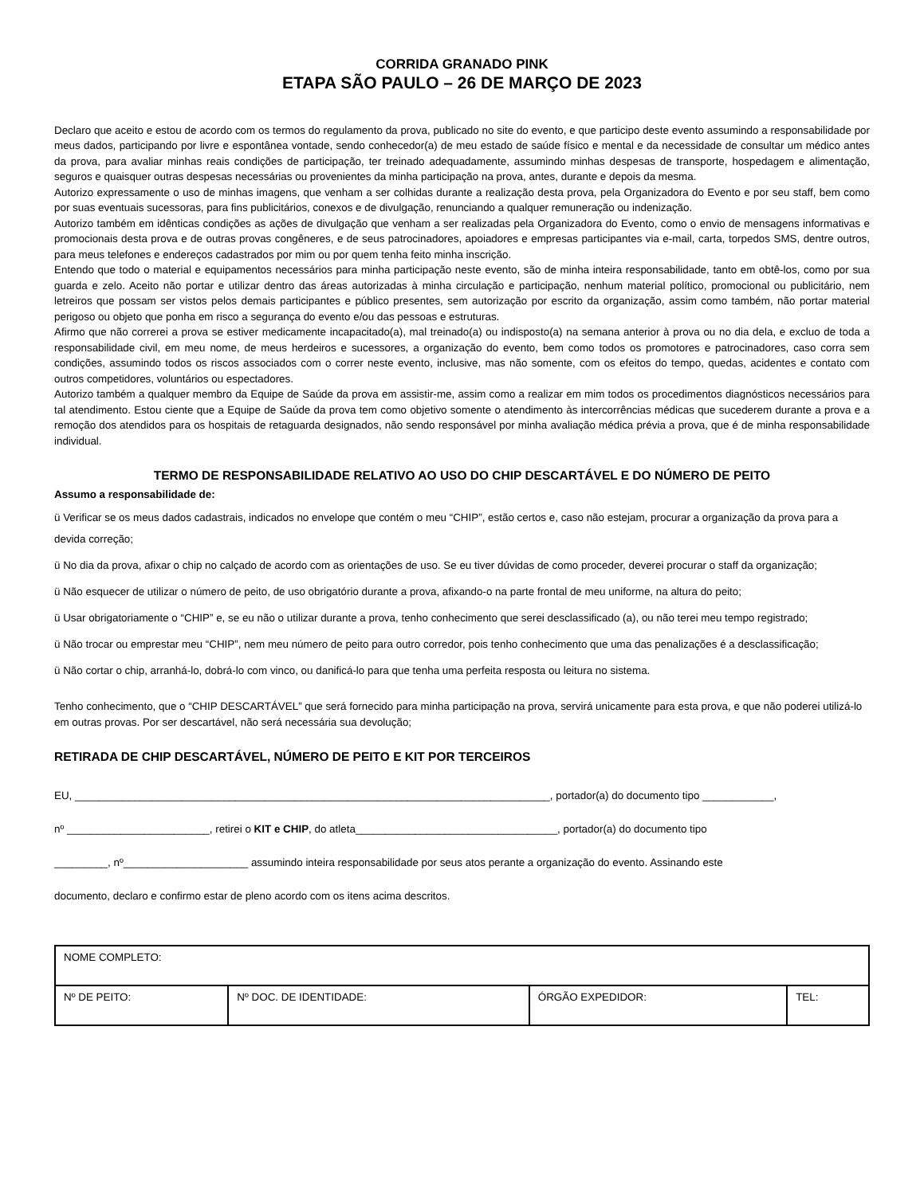CORRIDA GRANADO PINK
ETAPA SÃO PAULO – 26 DE MARÇO DE 2023
Declaro que aceito e estou de acordo com os termos do regulamento da prova, publicado no site do evento, e que participo deste evento assumindo a responsabilidade por meus dados, participando por livre e espontânea vontade, sendo conhecedor(a) de meu estado de saúde físico e mental e da necessidade de consultar um médico antes da prova, para avaliar minhas reais condições de participação, ter treinado adequadamente, assumindo minhas despesas de transporte, hospedagem e alimentação, seguros e quaisquer outras despesas necessárias ou provenientes da minha participação na prova, antes, durante e depois da mesma.
Autorizo expressamente o uso de minhas imagens, que venham a ser colhidas durante a realização desta prova, pela Organizadora do Evento e por seu staff, bem como por suas eventuais sucessoras, para fins publicitários, conexos e de divulgação, renunciando a qualquer remuneração ou indenização.
Autorizo também em idênticas condições as ações de divulgação que venham a ser realizadas pela Organizadora do Evento, como o envio de mensagens informativas e promocionais desta prova e de outras provas congêneres, e de seus patrocinadores, apoiadores e empresas participantes via e-mail, carta, torpedos SMS, dentre outros, para meus telefones e endereços cadastrados por mim ou por quem tenha feito minha inscrição.
Entendo que todo o material e equipamentos necessários para minha participação neste evento, são de minha inteira responsabilidade, tanto em obtê-los, como por sua guarda e zelo. Aceito não portar e utilizar dentro das áreas autorizadas à minha circulação e participação, nenhum material político, promocional ou publicitário, nem letreiros que possam ser vistos pelos demais participantes e público presentes, sem autorização por escrito da organização, assim como também, não portar material perigoso ou objeto que ponha em risco a segurança do evento e/ou das pessoas e estruturas.
Afirmo que não correrei a prova se estiver medicamente incapacitado(a), mal treinado(a) ou indisposto(a) na semana anterior à prova ou no dia dela, e excluo de toda a responsabilidade civil, em meu nome, de meus herdeiros e sucessores, a organização do evento, bem como todos os promotores e patrocinadores, caso corra sem condições, assumindo todos os riscos associados com o correr neste evento, inclusive, mas não somente, com os efeitos do tempo, quedas, acidentes e contato com outros competidores, voluntários ou espectadores.
Autorizo também a qualquer membro da Equipe de Saúde da prova em assistir-me, assim como a realizar em mim todos os procedimentos diagnósticos necessários para tal atendimento. Estou ciente que a Equipe de Saúde da prova tem como objetivo somente o atendimento às intercorrências médicas que sucederem durante a prova e a remoção dos atendidos para os hospitais de retaguarda designados, não sendo responsável por minha avaliação médica prévia a prova, que é de minha responsabilidade individual.
TERMO DE RESPONSABILIDADE RELATIVO AO USO DO CHIP DESCARTÁVEL E DO NÚMERO DE PEITO
Assumo a responsabilidade de:
ü Verificar se os meus dados cadastrais, indicados no envelope que contém o meu “CHIP”, estão certos e, caso não estejam, procurar a organização da prova para a devida correção;
ü No dia da prova, afixar o chip no calçado de acordo com as orientações de uso. Se eu tiver dúvidas de como proceder, deverei procurar o staff da organização;
ü Não esquecer de utilizar o número de peito, de uso obrigatório durante a prova, afixando-o na parte frontal de meu uniforme, na altura do peito;
ü Usar obrigatoriamente o “CHIP” e, se eu não o utilizar durante a prova, tenho conhecimento que serei desclassificado (a), ou não terei meu tempo registrado;
ü Não trocar ou emprestar meu “CHIP”, nem meu número de peito para outro corredor, pois tenho conhecimento que uma das penalizações é a desclassificação;
ü Não cortar o chip, arranhá-lo, dobrá-lo com vinco, ou danificá-lo para que tenha uma perfeita resposta ou leitura no sistema.
Tenho conhecimento, que o “CHIP DESCARTÁVEL” que será fornecido para minha participação na prova, servirá unicamente para esta prova, e que não poderei utilizá-lo em outras provas. Por ser descartável, não será necessária sua devolução;
RETIRADA DE CHIP DESCARTÁVEL, NÚMERO DE PEITO E KIT POR TERCEIROS
EU, ________________________________________________________________________________, portador(a) do documento tipo ____________,
nº ________________________, retirei o KIT e CHIP, do atleta__________________________________, portador(a) do documento tipo
_________, nº_____________________ assumindo inteira responsabilidade por seus atos perante a organização do evento. Assinando este
documento, declaro e confirmo estar de pleno acordo com os itens acima descritos.
| NOME COMPLETO: | | | |
| Nº DE PEITO: | Nº DOC. DE IDENTIDADE: | ÓRGÃO EXPEDIDOR: | TEL: |